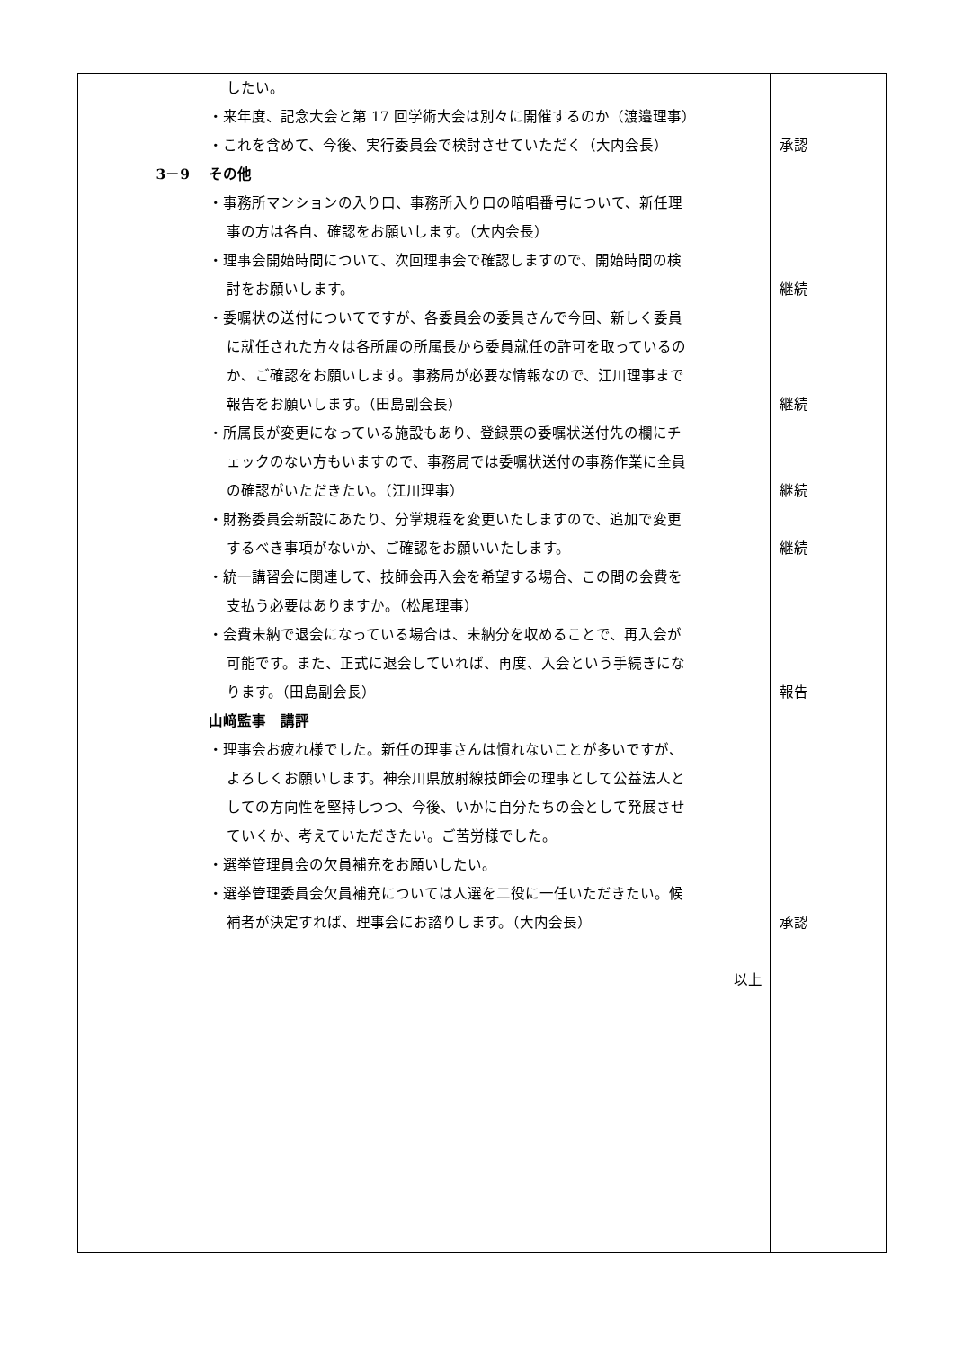| 3－9 | したい。 ・来年度、記念大会と第 17 回学術大会は別々に開催するのか（渡邉理事） ・これを含めて、今後、実行委員会で検討させていただく（大内会長） その他 ・事務所マンションの入り口、事務所入り口の暗唱番号について、新任理 事の方は各自、確認をお願いします。（大内会長） ・理事会開始時間について、次回理事会で確認しますので、開始時間の検 討をお願いします。 ・委嘱状の送付についてですが、各委員会の委員さんで今回、新しく委員 に就任された方々は各所属の所属長から委員就任の許可を取っているの か、ご確認をお願いします。事務局が必要な情報なので、江川理事まで 報告をお願いします。（田島副会長） ・所属長が変更になっている施設もあり、登録票の委嘱状送付先の欄にチ ェックのない方もいますので、事務局では委嘱状送付の事務作業に全員 の確認がいただきたい。（江川理事） ・財務委員会新設にあたり、分掌規程を変更いたしますので、追加で変更 するべき事項がないか、ご確認をお願いいたします。 ・統一講習会に関連して、技師会再入会を希望する場合、この間の会費を 支払う必要はありますか。（松尾理事） ・会費未納で退会になっている場合は、未納分を収めることで、再入会が 可能です。また、正式に退会していれば、再度、入会という手続きにな ります。（田島副会長） 山﨑監事 講評 ・理事会お疲れ様でした。新任の理事さんは慣れないことが多いですが、 よろしくお願いします。神奈川県放射線技師会の理事として公益法人と しての方向性を堅持しつつ、今後、いかに自分たちの会として発展させ ていくか、考えていただきたい。ご苦労様でした。 ・選挙管理員会の欠員補充をお願いしたい。 ・選挙管理委員会欠員補充については人選を二役に一任いただきたい。候 補者が決定すれば、理事会にお諮りします。（大内会長） 以上 | 承認 継続 継続 継続 継続 報告 承認 |